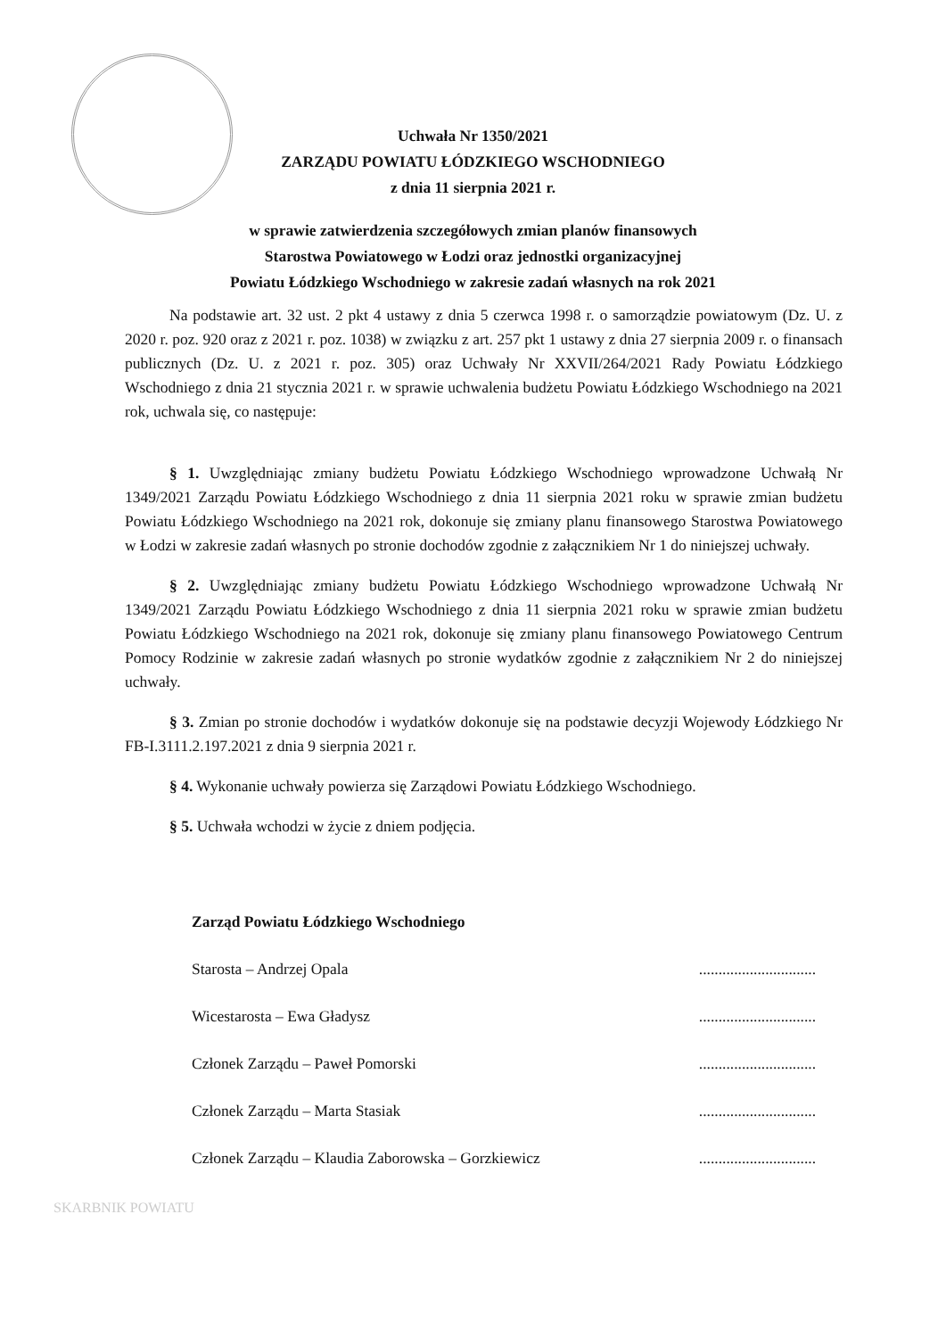Uchwała Nr 1350/2021
ZARZĄDU POWIATU ŁÓDZKIEGO WSCHODNIEGO
z dnia 11 sierpnia 2021 r.
w sprawie zatwierdzenia szczegółowych zmian planów finansowych
Starostwa Powiatowego w Łodzi oraz jednostki organizacyjnej
Powiatu Łódzkiego Wschodniego w zakresie zadań własnych na rok 2021
Na podstawie art. 32 ust. 2 pkt 4 ustawy z dnia 5 czerwca 1998 r. o samorządzie powiatowym (Dz. U. z 2020 r. poz. 920 oraz z 2021 r. poz. 1038) w związku z art. 257 pkt 1 ustawy z dnia 27 sierpnia 2009 r. o finansach publicznych (Dz. U. z 2021 r. poz. 305) oraz Uchwały Nr XXVII/264/2021 Rady Powiatu Łódzkiego Wschodniego z dnia 21 stycznia 2021 r. w sprawie uchwalenia budżetu Powiatu Łódzkiego Wschodniego na 2021 rok, uchwala się, co następuje:
§ 1. Uwzględniając zmiany budżetu Powiatu Łódzkiego Wschodniego wprowadzone Uchwałą Nr 1349/2021 Zarządu Powiatu Łódzkiego Wschodniego z dnia 11 sierpnia 2021 roku w sprawie zmian budżetu Powiatu Łódzkiego Wschodniego na 2021 rok, dokonuje się zmiany planu finansowego Starostwa Powiatowego w Łodzi w zakresie zadań własnych po stronie dochodów zgodnie z załącznikiem Nr 1 do niniejszej uchwały.
§ 2. Uwzględniając zmiany budżetu Powiatu Łódzkiego Wschodniego wprowadzone Uchwałą Nr 1349/2021 Zarządu Powiatu Łódzkiego Wschodniego z dnia 11 sierpnia 2021 roku w sprawie zmian budżetu Powiatu Łódzkiego Wschodniego na 2021 rok, dokonuje się zmiany planu finansowego Powiatowego Centrum Pomocy Rodzinie w zakresie zadań własnych po stronie wydatków zgodnie z załącznikiem Nr 2 do niniejszej uchwały.
§ 3. Zmian po stronie dochodów i wydatków dokonuje się na podstawie decyzji Wojewody Łódzkiego Nr FB-I.3111.2.197.2021 z dnia 9 sierpnia 2021 r.
§ 4. Wykonanie uchwały powierza się Zarządowi Powiatu Łódzkiego Wschodniego.
§ 5. Uchwała wchodzi w życie z dniem podjęcia.
Zarząd Powiatu Łódzkiego Wschodniego
Starosta – Andrzej Opala..............................
Wicestarosta – Ewa Gładysz..............................
Członek Zarządu – Paweł Pomorski..............................
Członek Zarządu – Marta Stasiak..............................
Członek Zarządu – Klaudia Zaborowska – Gorzkiewicz..............................
SKARBNIK POWIATU